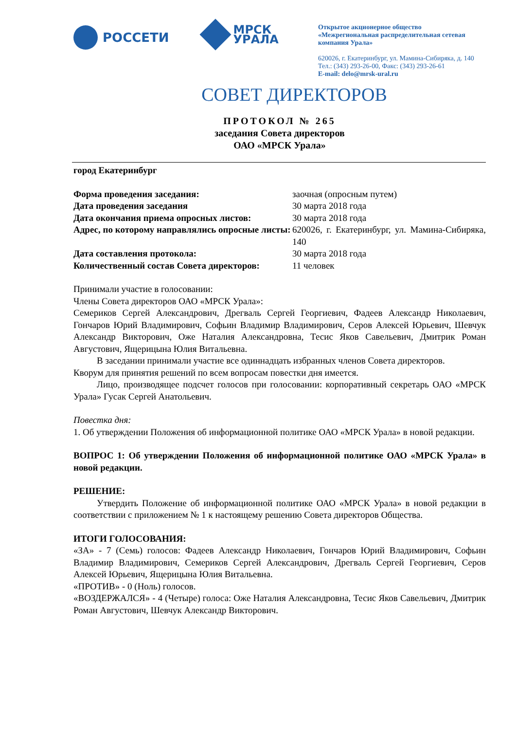РОССЕТИ
МРСК
УРАЛА
Открытое акционерное общество
«Межрегиональная распределительная сетевая компания Урала»
620026, г. Екатеринбург, ул. Мамина-Сибиряка, д. 140
Тел.: (343) 293-26-00, Факс: (343) 293-26-61
E-mail: delo@mrsk-ural.ru
СОВЕТ ДИРЕКТОРОВ
ПРОТОКОЛ № 265
заседания Совета директоров
ОАО «МРСК Урала»
город Екатеринбург
Форма проведения заседания: заочная (опросным путем)
Дата проведения заседания 30 марта 2018 года
Дата окончания приема опросных листов: 30 марта 2018 года
Адрес, по которому направлялись опросные листы:
620026, г. Екатеринбург, ул. Мамина-Сибиряка, 140
Дата составления протокола: 30 марта 2018 года
Количественный состав Совета директоров:
11 человек
Принимали участие в голосовании:
Члены Совета директоров ОАО «МРСК Урала»:
Семериков Сергей Александрович, Дрегваль Сергей Георгиевич, Фадеев Александр Николаевич, Гончаров Юрий Владимирович, Софьин Владимир Владимирович, Серов Алексей Юрьевич, Шевчук Александр Викторович, Оже Наталия Александровна, Тесис Яков Савельевич, Дмитрик Роман Августович, Ящерицына Юлия Витальевна.
В заседании принимали участие все одиннадцать избранных членов Совета директоров.
Кворум для принятия решений по всем вопросам повестки дня имеется.
Лицо, производящее подсчет голосов при голосовании: корпоративный секретарь ОАО «МРСК Урала» Гусак Сергей Анатольевич.
Повестка дня:
1. Об утверждении Положения об информационной политике ОАО «МРСК Урала» в новой редакции.
ВОПРОС 1: Об утверждении Положения об информационной политике ОАО «МРСК Урала» в новой редакции.
РЕШЕНИЕ:
Утвердить Положение об информационной политике ОАО «МРСК Урала» в новой редакции в соответствии с приложением № 1 к настоящему решению Совета директоров Общества.
ИТОГИ ГОЛОСОВАНИЯ:
«ЗА» - 7 (Семь) голосов: Фадеев Александр Николаевич, Гончаров Юрий Владимирович, Софьин Владимир Владимирович, Семериков Сергей Александрович, Дрегваль Сергей Георгиевич, Серов Алексей Юрьевич, Ящерицына Юлия Витальевна.
«ПРОТИВ» - 0 (Ноль) голосов.
«ВОЗДЕРЖАЛСЯ» - 4 (Четыре) голоса: Оже Наталия Александровна, Тесис Яков Савельевич, Дмитрик Роман Августович, Шевчук Александр Викторович.